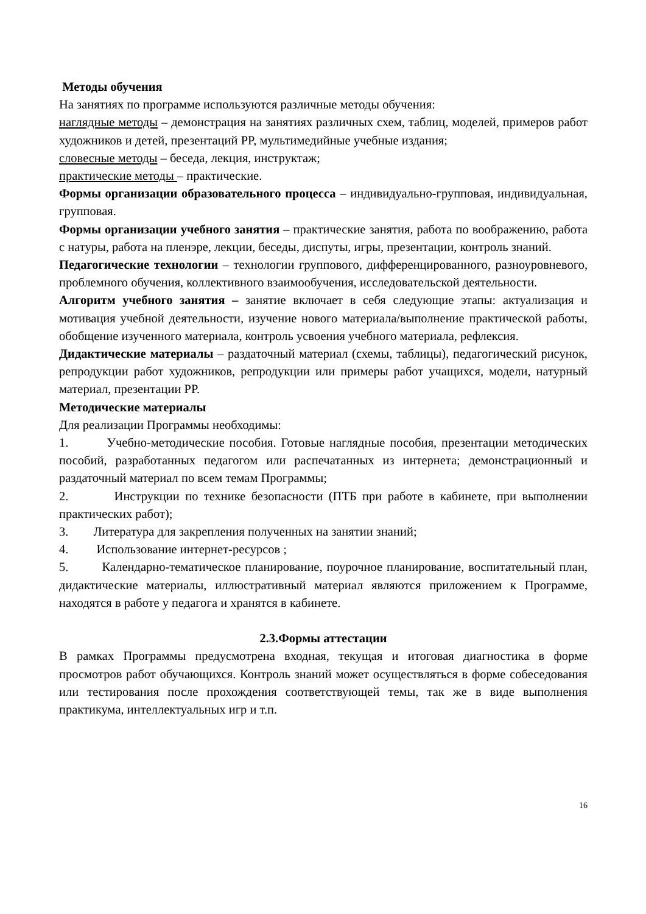Методы обучения
На занятиях по программе используются различные методы обучения:
наглядные методы – демонстрация на занятиях различных схем, таблиц, моделей, примеров работ художников и детей, презентаций PP, мультимедийные учебные издания;
словесные методы – беседа, лекция, инструктаж;
практические методы – практические.
Формы организации образовательного процесса – индивидуально-групповая, индивидуальная, групповая.
Формы организации учебного занятия – практические занятия, работа по воображению, работа с натуры, работа на пленэре, лекции, беседы, диспуты, игры, презентации, контроль знаний.
Педагогические технологии – технологии группового, дифференцированного, разноуровневого, проблемного обучения, коллективного взаимообучения, исследовательской деятельности.
Алгоритм учебного занятия – занятие включает в себя следующие этапы: актуализация и мотивация учебной деятельности, изучение нового материала/выполнение практической работы, обобщение изученного материала, контроль усвоения учебного материала, рефлексия.
Дидактические материалы – раздаточный материал (схемы, таблицы), педагогический рисунок, репродукции работ художников, репродукции или примеры работ учащихся, модели, натурный материал, презентации PP.
Методические материалы
Для реализации Программы необходимы:
1. Учебно-методические пособия. Готовые наглядные пособия, презентации методических пособий, разработанных педагогом или распечатанных из интернета; демонстрационный и раздаточный материал по всем темам Программы;
2. Инструкции по технике безопасности (ПТБ при работе в кабинете, при выполнении практических работ);
3. Литература для закрепления полученных на занятии знаний;
4. Использование интернет-ресурсов ;
5. Календарно-тематическое планирование, поурочное планирование, воспитательный план, дидактические материалы, иллюстративный материал являются приложением к Программе, находятся в работе у педагога и хранятся в кабинете.
2.3.Формы аттестации
В рамках Программы предусмотрена входная, текущая и итоговая диагностика в форме просмотров работ обучающихся. Контроль знаний может осуществляться в форме собеседования или тестирования после прохождения соответствующей темы, так же в виде выполнения практикума, интеллектуальных игр и т.п.
16